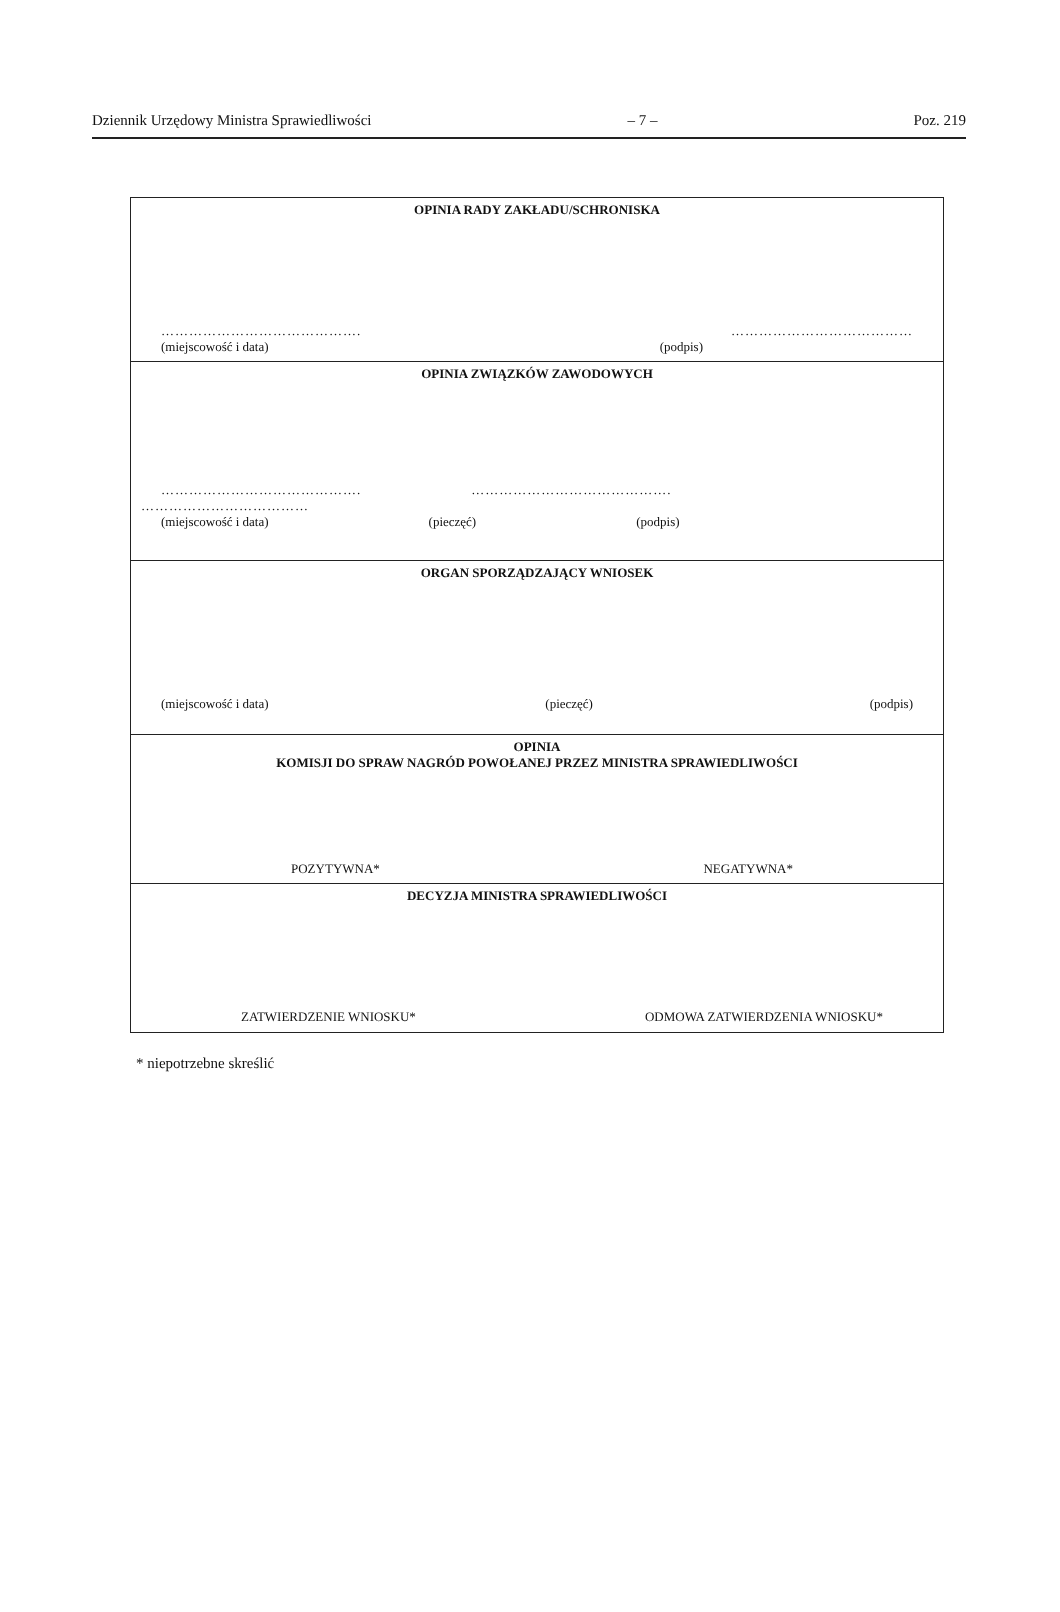Dziennik Urzędowy Ministra Sprawiedliwości – 7 – Poz. 219
| OPINIA RADY ZAKŁADU/SCHRONISKA ……………………………………. ………………………………… (miejscowość i data) (podpis) |
| OPINIA ZWIĄZKÓW ZAWODOWYCH ……………………………………. ……………………………………. ……………………………… (miejscowość i data) (pieczęć) (podpis) |
| ORGAN SPORZĄDZAJĄCY WNIOSEK (miejscowość i data) (pieczęć) (podpis) |
| OPINIA KOMISJI DO SPRAW NAGRÓD POWOŁANEJ PRZEZ MINISTRA SPRAWIEDLIWOŚCI POZYTYWNA* NEGATYWNA* |
| DECYZJA MINISTRA SPRAWIEDLIWOŚCI ZATWIERDZENIE WNIOSKU* ODMOWA ZATWIERDZENIA WNIOSKU* |
* niepotrzebne skreślić